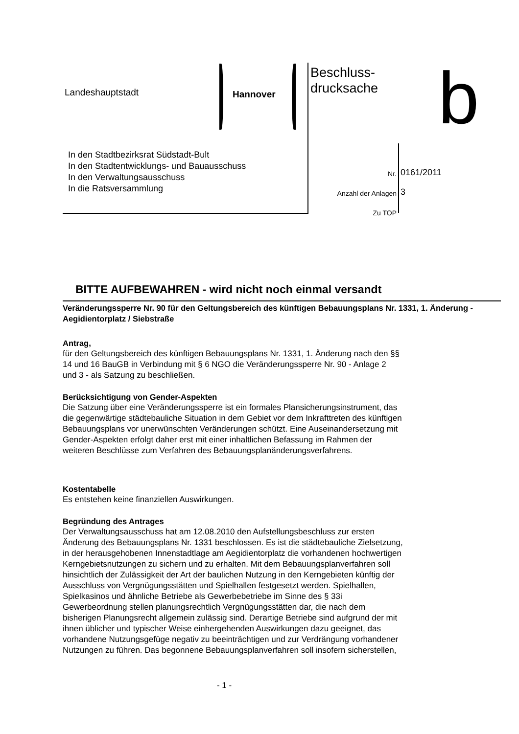Landeshauptstadt Hannover
Beschluss-
drucksache
b
In den Stadtbezirksrat Südstadt-Bult
In den Stadtentwicklungs- und Bauausschuss
In den Verwaltungsausschuss
In die Ratsversammlung
Nr.
Anzahl der Anlagen
Zu TOP
0161/2011
3
BITTE AUFBEWAHREN - wird nicht noch einmal versandt
Veränderungssperre Nr. 90 für den Geltungsbereich des künftigen Bebauungsplans Nr. 1331, 1. Änderung - Aegidientorplatz / Siebstraße
Antrag,
für den Geltungsbereich des künftigen Bebauungsplans Nr. 1331, 1. Änderung nach den §§
14 und 16 BauGB in Verbindung mit § 6 NGO die Veränderungssperre Nr. 90 - Anlage 2
und 3 - als Satzung zu beschließen.
Berücksichtigung von Gender-Aspekten
Die Satzung über eine Veränderungssperre ist ein formales Plansicherungsinstrument, das
die gegenwärtige städtebauliche Situation in dem Gebiet vor dem Inkrafttreten des künftigen
Bebauungsplans vor unerwünschten Veränderungen schützt. Eine Auseinandersetzung mit
Gender-Aspekten erfolgt daher erst mit einer inhaltlichen Befassung im Rahmen der
weiteren Beschlüsse zum Verfahren des Bebauungsplanänderungsverfahrens.
Kostentabelle
Es entstehen keine finanziellen Auswirkungen.
Begründung des Antrages
Der Verwaltungsausschuss hat am 12.08.2010 den Aufstellungsbeschluss zur ersten
Änderung des Bebauungsplans Nr. 1331 beschlossen. Es ist die städtebauliche Zielsetzung,
in der herausgehobenen Innenstadtlage am Aegidientorplatz die vorhandenen hochwertigen
Kerngebietsnutzungen zu sichern und zu erhalten. Mit dem Bebauungsplanverfahren soll
hinsichtlich der Zulässigkeit der Art der baulichen Nutzung in den Kerngebieten künftig der
Ausschluss von Vergnügungsstätten und Spielhallen festgesetzt werden. Spielhallen,
Spielkasinos und ähnliche Betriebe als Gewerbebetriebe im Sinne des § 33i
Gewerbeordnung stellen planungsrechtlich Vergnügungsstätten dar, die nach dem
bisherigen Planungsrecht allgemein zulässig sind. Derartige Betriebe sind aufgrund der mit
ihnen üblicher und typischer Weise einhergehenden Auswirkungen dazu geeignet, das
vorhandene Nutzungsgefüge negativ zu beeinträchtigen und zur Verdrängung vorhandener
Nutzungen zu führen. Das begonnene Bebauungsplanverfahren soll insofern sicherstellen,
- 1 -